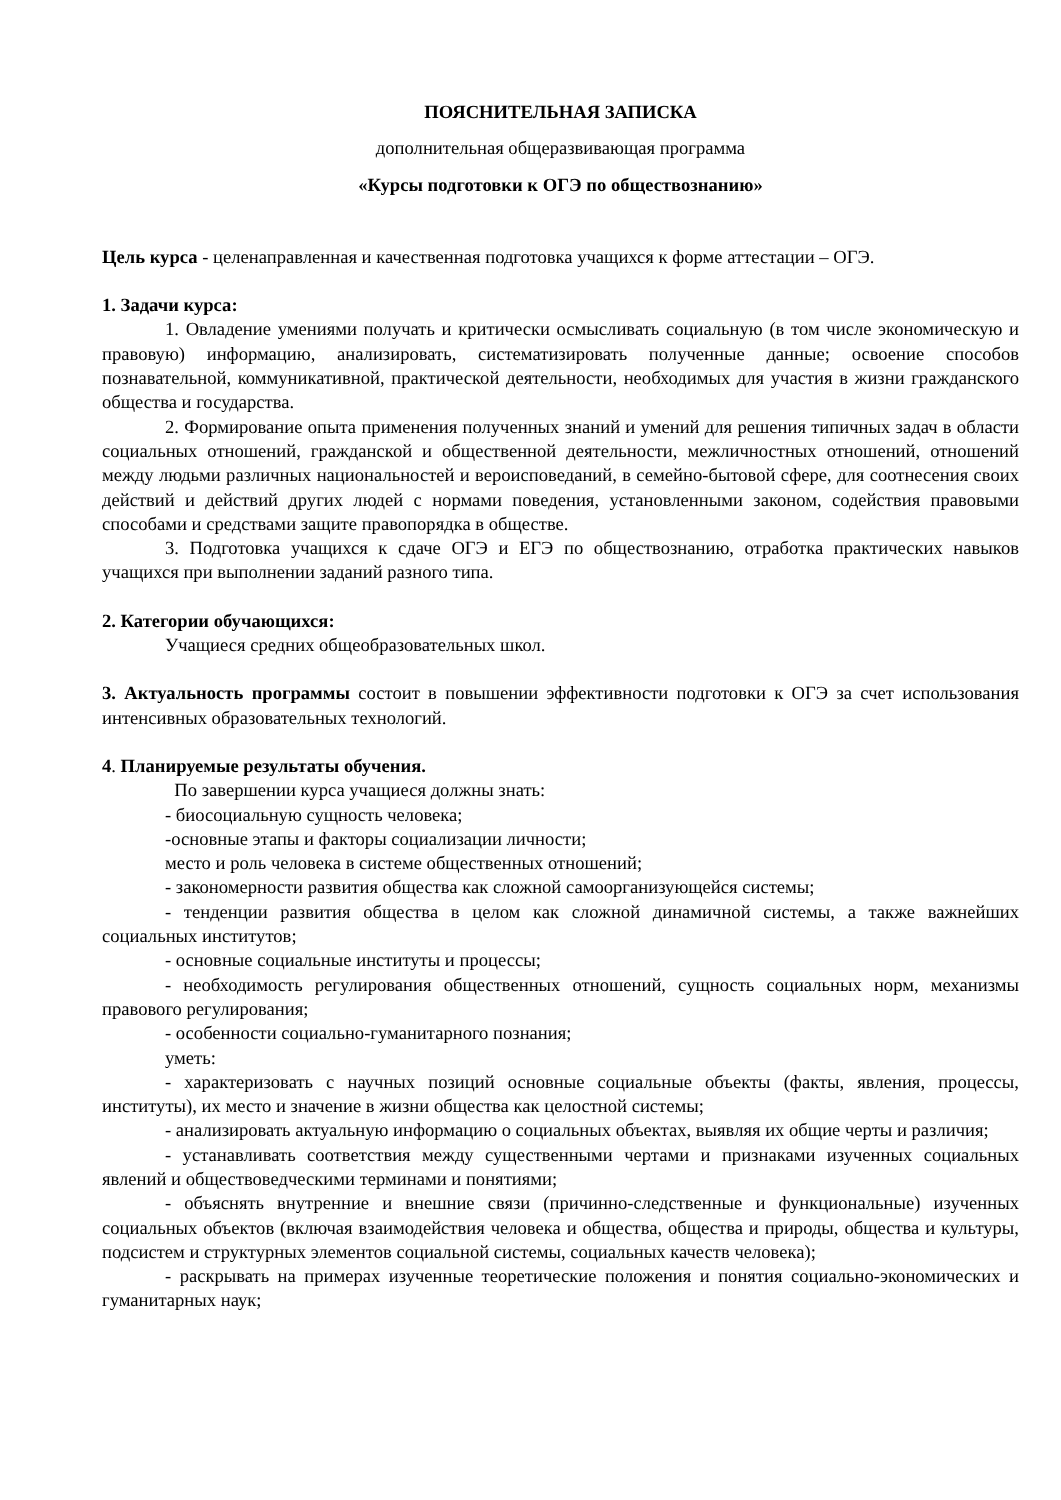ПОЯСНИТЕЛЬНАЯ ЗАПИСКА
дополнительная общеразвивающая программа
«Курсы подготовки к ОГЭ по обществознанию»
Цель курса - целенаправленная и качественная подготовка учащихся к форме аттестации – ОГЭ.
1. Задачи курса:
1. Овладение умениями получать и критически осмысливать социальную (в том числе экономическую и правовую) информацию, анализировать, систематизировать полученные данные; освоение способов познавательной, коммуникативной, практической деятельности, необходимых для участия в жизни гражданского общества и государства.
2. Формирование опыта применения полученных знаний и умений для решения типичных задач в области социальных отношений, гражданской и общественной деятельности, межличностных отношений, отношений между людьми различных национальностей и вероисповеданий, в семейно-бытовой сфере, для соотнесения своих действий и действий других людей с нормами поведения, установленными законом, содействия правовыми способами и средствами защите правопорядка в обществе.
3. Подготовка учащихся к сдаче ОГЭ и ЕГЭ по обществознанию, отработка практических навыков учащихся при выполнении заданий разного типа.
2. Категории обучающихся:
Учащиеся средних общеобразовательных школ.
3. Актуальность программы состоит в повышении эффективности подготовки к ОГЭ за счет использования интенсивных образовательных технологий.
4. Планируемые результаты обучения.
По завершении курса учащиеся должны знать:
- биосоциальную сущность человека;
-основные этапы и факторы социализации личности;
место и роль человека в системе общественных отношений;
- закономерности развития общества как сложной самоорганизующейся системы;
- тенденции развития общества в целом как сложной динамичной системы, а также важнейших социальных институтов;
- основные социальные институты и процессы;
- необходимость регулирования общественных отношений, сущность социальных норм, механизмы правового регулирования;
- особенности социально-гуманитарного познания;
уметь:
- характеризовать с научных позиций основные социальные объекты (факты, явления, процессы, институты), их место и значение в жизни общества как целостной системы;
- анализировать актуальную информацию о социальных объектах, выявляя их общие черты и различия;
- устанавливать соответствия между существенными чертами и признаками изученных социальных явлений и обществоведческими терминами и понятиями;
- объяснять внутренние и внешние связи (причинно-следственные и функциональные) изученных социальных объектов (включая взаимодействия человека и общества, общества и природы, общества и культуры, подсистем и структурных элементов социальной системы, социальных качеств человека);
- раскрывать на примерах изученные теоретические положения и понятия социально-экономических и гуманитарных наук;